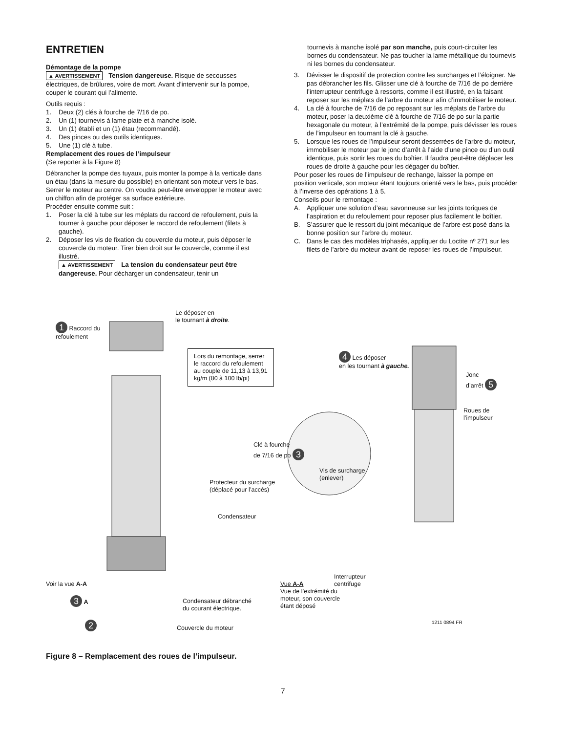ENTRETIEN
Démontage de la pompe
▲ AVERTISSEMENT Tension dangereuse. Risque de secousses électriques, de brûlures, voire de mort. Avant d’intervenir sur la pompe, couper le courant qui l’alimente.
Outils requis :
1. Deux (2) clés à fourche de 7/16 de po.
2. Un (1) tournevis à lame plate et à manche isolé.
3. Un (1) établi et un (1) étau (recommandé).
4. Des pinces ou des outils identiques.
5. Une (1) clé à tube.
Remplacement des roues de l’impulseur
(Se reporter à la Figure 8)
Débrancher la pompe des tuyaux, puis monter la pompe à la verticale dans un étau (dans la mesure du possible) en orientant son moteur vers le bas. Serrer le moteur au centre. On voudra peut-être envelopper le moteur avec un chiffon afin de protéger sa surface extérieure.
Procéder ensuite comme suit :
1. Poser la clé à tube sur les méplats du raccord de refoulement, puis la tourner à gauche pour déposer le raccord de refoulement (filets à gauche).
2. Déposer les vis de fixation du couvercle du moteur, puis déposer le couvercle du moteur. Tirer bien droit sur le couvercle, comme il est illustré.
▲ AVERTISSEMENT La tension du condensateur peut être dangereuse. Pour décharger un condensateur, tenir un
tournevis à manche isolé par son manche, puis court-circuiter les bornes du condensateur. Ne pas toucher la lame métallique du tournevis ni les bornes du condensateur.
3. Dévisser le dispositif de protection contre les surcharges et l’éloigner. Ne pas débrancher les fils. Glisser une clé à fourche de 7/16 de po derrière l’interrupteur centrifuge à ressorts, comme il est illustré, en la faisant reposer sur les méplats de l’arbre du moteur afin d’immobiliser le moteur.
4. La clé à fourche de 7/16 de po reposant sur les méplats de l’arbre du moteur, poser la deuxième clé à fourche de 7/16 de po sur la partie hexagonale du moteur, à l’extrémité de la pompe, puis dévisser les roues de l’impulseur en tournant la clé à gauche.
5. Lorsque les roues de l’impulseur seront desserrées de l’arbre du moteur, immobiliser le moteur par le jonc d’arrêt à l’aide d’une pince ou d’un outil identique, puis sortir les roues du boîtier. Il faudra peut-être déplacer les roues de droite à gauche pour les dégager du boîtier.
Pour poser les roues de l’impulseur de rechange, laisser la pompe en position verticale, son moteur étant toujours orienté vers le bas, puis procéder à l’inverse des opérations 1 à 5.
Conseils pour le remontage :
A. Appliquer une solution d’eau savonneuse sur les joints toriques de l’aspiration et du refoulement pour reposer plus facilement le boîtier.
B. S’assurer que le ressort du joint mécanique de l’arbre est posé dans la bonne position sur l’arbre du moteur.
C. Dans le cas des modèles triphasés, appliquer du Loctite nº 271 sur les filets de l’arbre du moteur avant de reposer les roues de l’impulseur.
1 Raccord du
refoulement
Le déposer en
le tournant à droite.
Lors du remontage, serrer
le raccord du refoulement
au couple de 11,13 à 13,91
kg/m (80 à 100 lb/pi)
4 Les déposer
en les tournant à gauche.
Jonc
d’arrêt 5
Roues de
l’impulseur
Clé à fourche
de 7/16 de po 3
Vis de surcharge
(enlever)
Protecteur du surcharge
(déplacé pour l’accés)
Condensateur
Interrupteur
centrifuge
Voir la vue A-A
Vue A-A
Vue de l’extrémité du
moteur, son couvercle
étant déposé
3 A
Condensateur débranché
du courant électrique.
2
Couvercle du moteur
1211 0894 FR
Figure 8 – Remplacement des roues de l’impulseur.
7